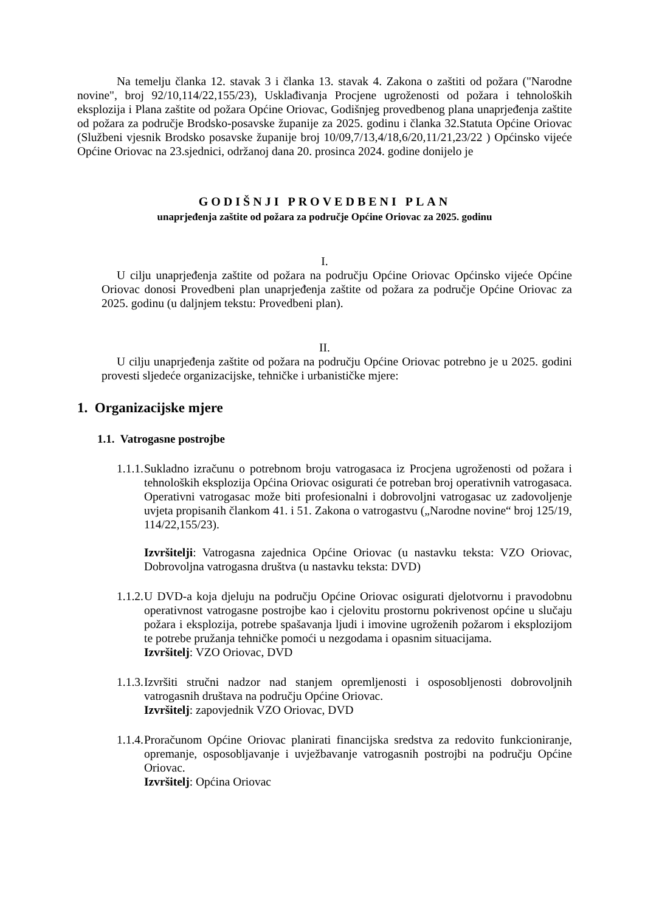Na temelju članka 12. stavak 3 i članka 13. stavak 4. Zakona o zaštiti od požara ("Narodne novine", broj 92/10,114/22,155/23), Usklađivanja Procjene ugroženosti od požara i tehnoloških eksplozija i Plana zaštite od požara Općine Oriovac, Godišnjeg provedbenog plana unaprjeđenja zaštite od požara za područje Brodsko-posavske županije za 2025. godinu i članka 32.Statuta Općine Oriovac (Službeni vjesnik Brodsko posavske županije broj 10/09,7/13,4/18,6/20,11/21,23/22 ) Općinsko vijeće Općine Oriovac na 23.sjednici, održanoj dana 20. prosinca 2024. godine donijelo je
GODIŠNJI PROVEDBENI PLAN
unaprjeđenja zaštite od požara za područje Općine Oriovac za 2025. godinu
I.
U cilju unaprjeđenja zaštite od požara na području Općine Oriovac Općinsko vijeće Općine Oriovac donosi Provedbeni plan unaprjeđenja zaštite od požara za područje Općine Oriovac za 2025. godinu (u daljnjem tekstu: Provedbeni plan).
II.
U cilju unaprjeđenja zaštite od požara na području Općine Oriovac potrebno je u 2025. godini provesti sljedeće organizacijske, tehničke i urbanističke mjere:
1. Organizacijske mjere
1.1. Vatrogasne postrojbe
1.1.1.
Sukladno izračunu o potrebnom broju vatrogasaca iz Procjena ugroženosti od požara i tehnoloških eksplozija Općina Oriovac osigurati će potreban broj operativnih vatrogasaca. Operativni vatrogasac može biti profesionalni i dobrovoljni vatrogasac uz zadovoljenje uvjeta propisanih člankom 41. i 51. Zakona o vatrogastvu („Narodne novine“ broj 125/19, 114/22,155/23).
Izvršitelji: Vatrogasna zajednica Općine Oriovac (u nastavku teksta: VZO Oriovac, Dobrovoljna vatrogasna društva (u nastavku teksta: DVD)
1.1.2.
U DVD-a koja djeluju na području Općine Oriovac osigurati djelotvornu i pravodobnu operativnost vatrogasne postrojbe kao i cjelovitu prostornu pokrivenost općine u slučaju požara i eksplozija, potrebe spašavanja ljudi i imovine ugroženih požarom i eksplozijom te potrebe pružanja tehničke pomoći u nezgodama i opasnim situacijama.
Izvršitelj: VZO Oriovac, DVD
1.1.3.
Izvršiti stručni nadzor nad stanjem opremljenosti i osposobljenosti dobrovoljnih vatrogasnih društava na području Općine Oriovac.
Izvršitelj: zapovjednik VZO Oriovac, DVD
1.1.4.
Proračunom Općine Oriovac planirati financijska sredstva za redovito funkcioniranje, opremanje, osposobljavanje i uvježbavanje vatrogasnih postrojbi na području Općine Oriovac.
Izvršitelj: Općina Oriovac